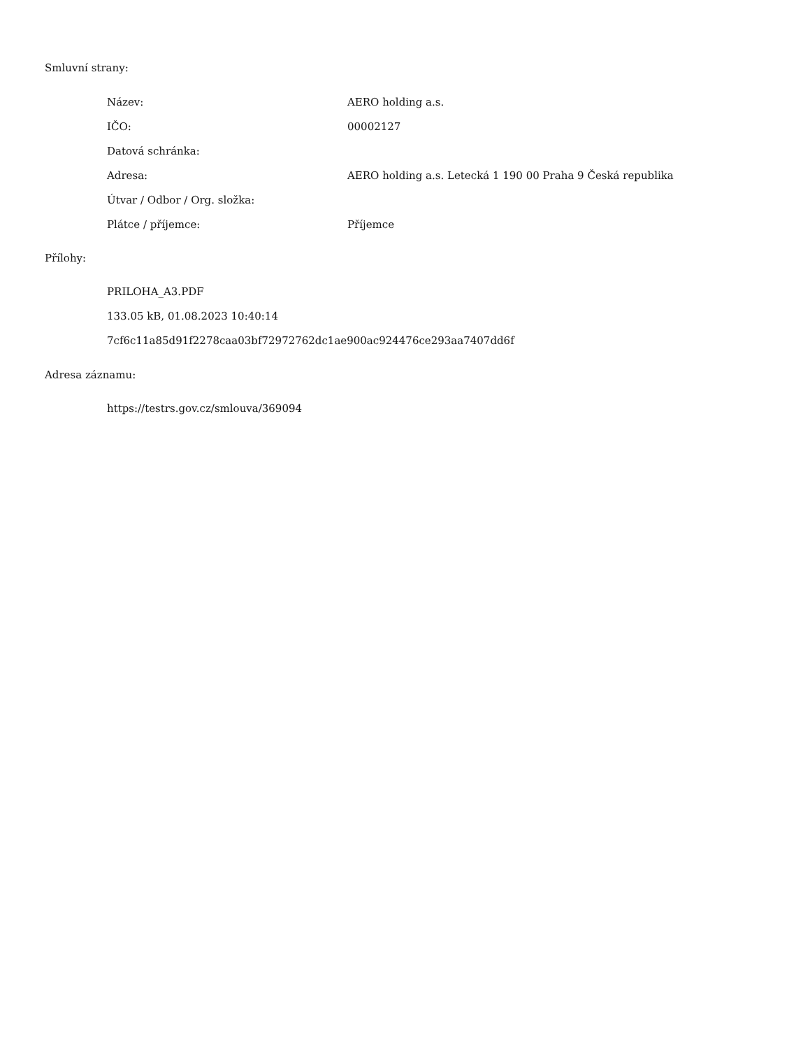Smluvní strany:
| Název: | AERO holding a.s. |
| IČO: | 00002127 |
| Datová schránka: | |
| Adresa: | AERO holding a.s. Letecká 1 190 00 Praha 9 Česká republika |
| Útvar / Odbor / Org. složka: | |
| Plátce / příjemce: | Příjemce |
Přílohy:
PRILOHA_A3.PDF
133.05 kB, 01.08.2023 10:40:14
7cf6c11a85d91f2278caa03bf72972762dc1ae900ac924476ce293aa7407dd6f
Adresa záznamu:
https://testrs.gov.cz/smlouva/369094